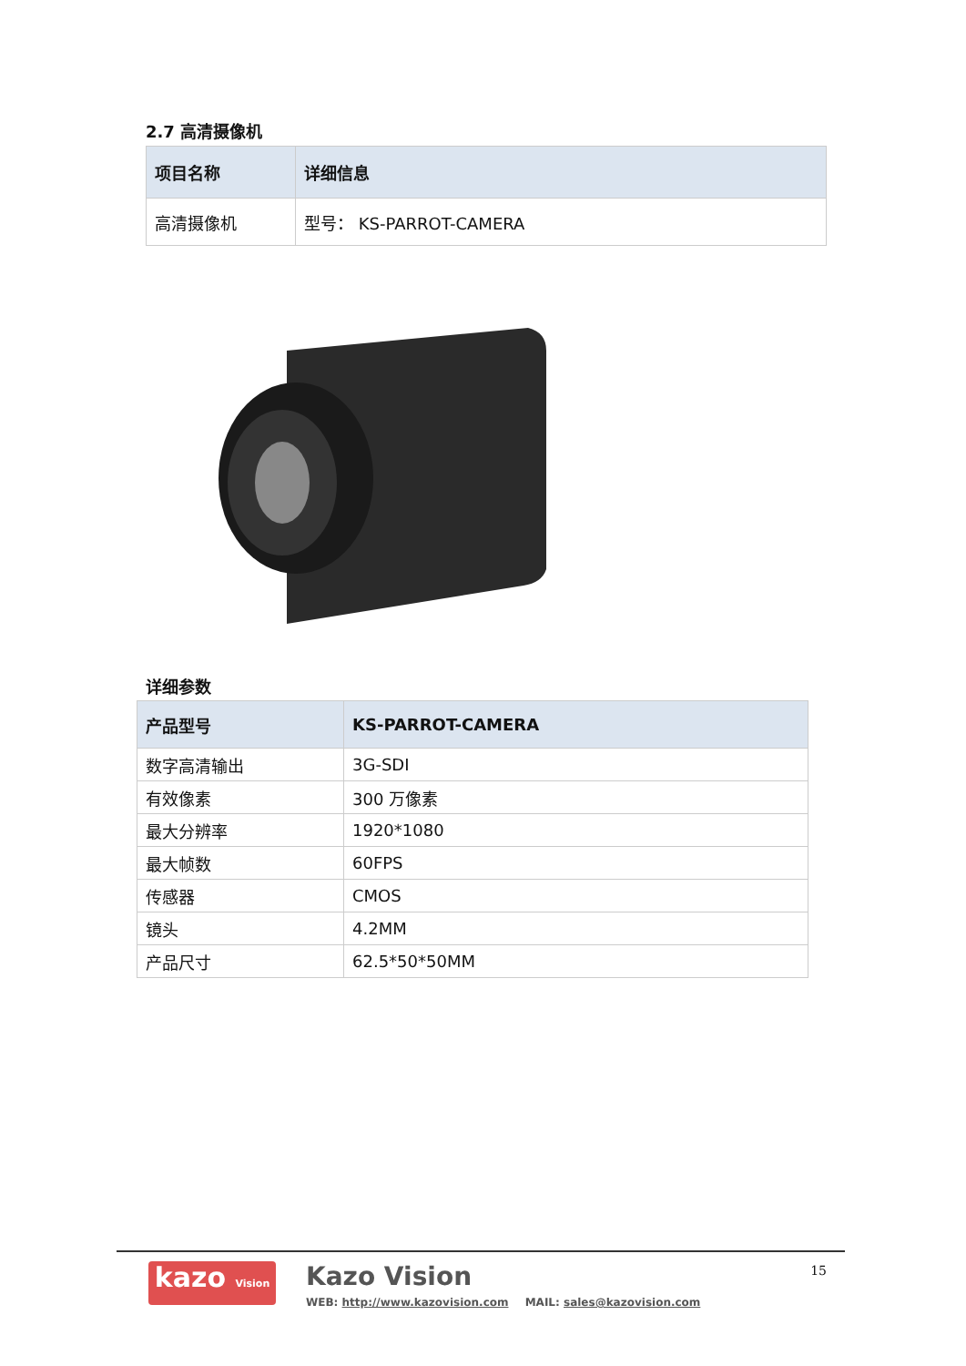2.7 高清摄像机
| 项目名称 | 详细信息 |
| --- | --- |
| 高清摄像机 | 型号： KS-PARROT-CAMERA |
详细参数
| 产品型号 | KS-PARROT-CAMERA |
| --- | --- |
| 数字高清输出 | 3G-SDI |
| 有效像素 | 300 万像素 |
| 最大分辨率 | 1920*1080 |
| 最大帧数 | 60FPS |
| 传感器 | CMOS |
| 镜头 | 4.2MM |
| 产品尺寸 | 62.5*50*50MM |
kazo Vision
Kazo Vision
WEB: http://www.kazovision.com MAIL: sales@kazovision.com
15